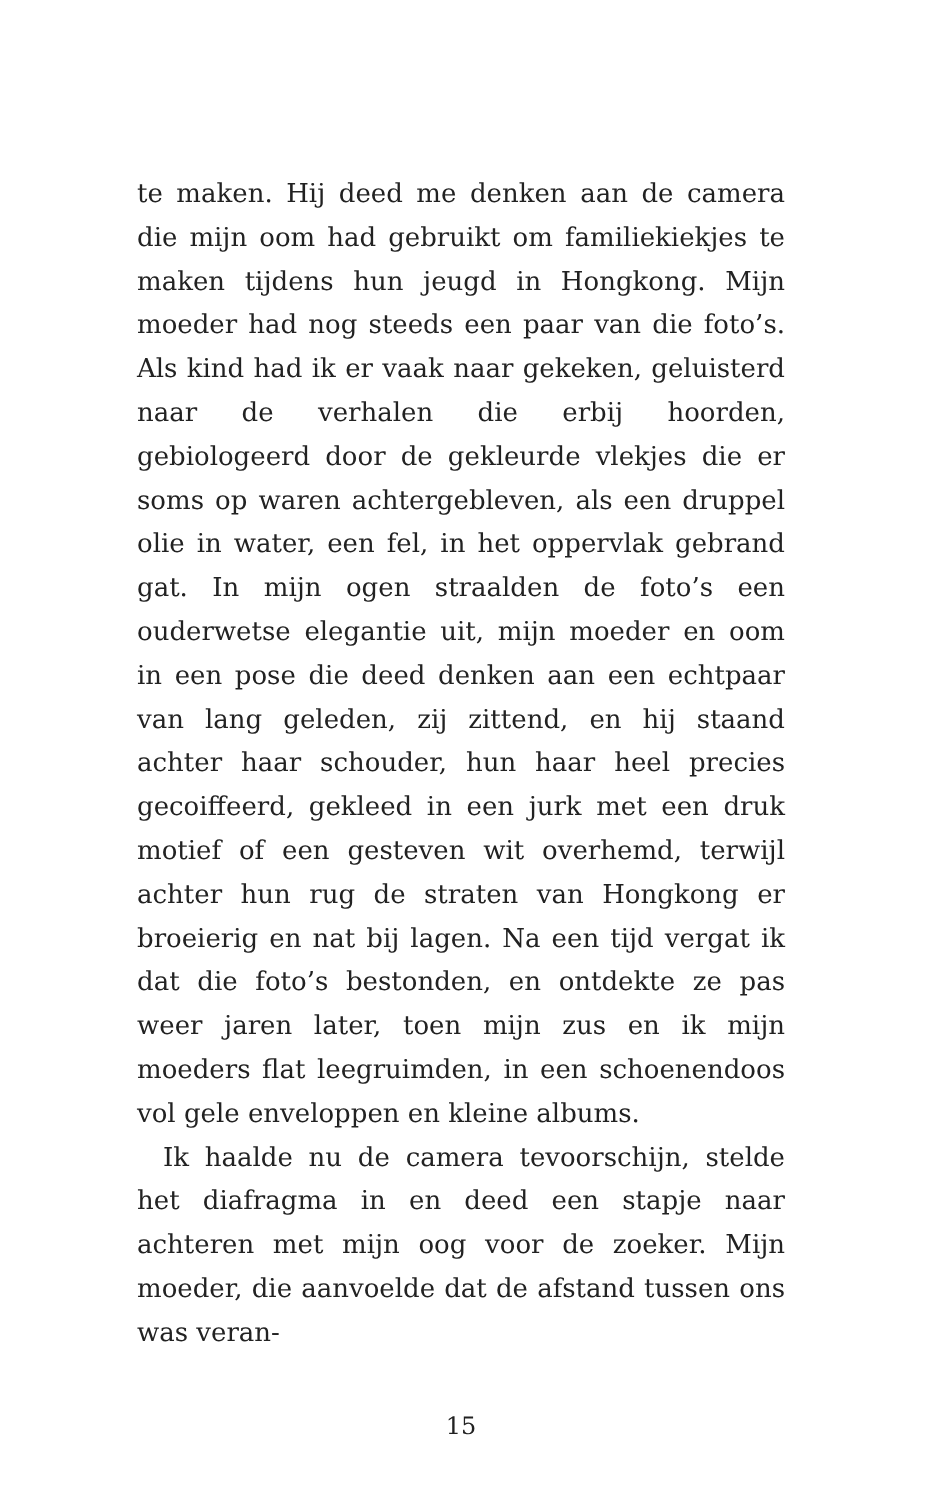te maken. Hij deed me denken aan de camera die mijn oom had gebruikt om familiekiekjes te maken tijdens hun jeugd in Hongkong. Mijn moeder had nog steeds een paar van die foto’s. Als kind had ik er vaak naar gekeken, geluisterd naar de verhalen die erbij hoorden, gebiologeerd door de gekleurde vlekjes die er soms op waren achtergebleven, als een druppel olie in water, een fel, in het oppervlak gebrand gat. In mijn ogen straalden de foto’s een ouderwetse elegantie uit, mijn moeder en oom in een pose die deed denken aan een echtpaar van lang geleden, zij zittend, en hij staand achter haar schouder, hun haar heel precies gecoiffeerd, gekleed in een jurk met een druk motief of een gesteven wit overhemd, terwijl achter hun rug de straten van Hongkong er broeierig en nat bij lagen. Na een tijd vergat ik dat die foto’s bestonden, en ontdekte ze pas weer jaren later, toen mijn zus en ik mijn moeders flat leegruimden, in een schoenendoos vol gele enveloppen en kleine albums.
Ik haalde nu de camera tevoorschijn, stelde het diafragma in en deed een stapje naar achteren met mijn oog voor de zoeker. Mijn moeder, die aanvoelde dat de afstand tussen ons was veran-
15